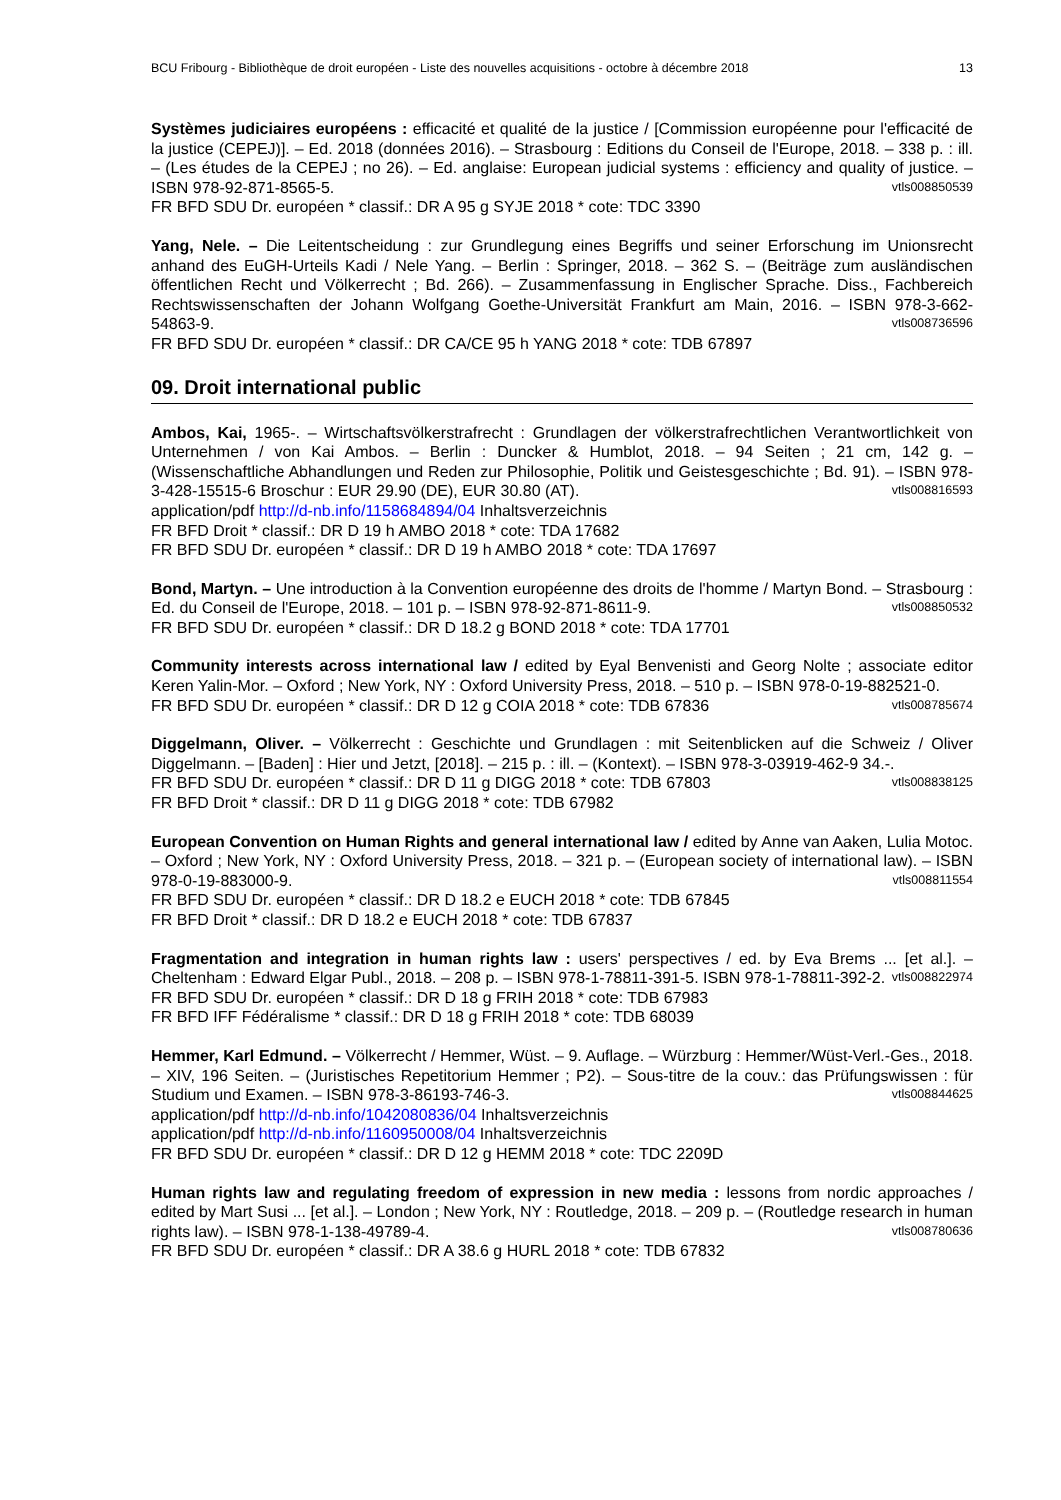BCU Fribourg - Bibliothèque de droit européen - Liste des nouvelles acquisitions - octobre à décembre 2018 13
Systèmes judiciaires européens : efficacité et qualité de la justice / [Commission européenne pour l'efficacité de la justice (CEPEJ)]. – Ed. 2018 (données 2016). – Strasbourg : Editions du Conseil de l'Europe, 2018. – 338 p. : ill. – (Les études de la CEPEJ ; no 26). – Ed. anglaise: European judicial systems : efficiency and quality of justice. – ISBN 978-92-871-8565-5. vtls008850539
FR BFD SDU Dr. européen * classif.: DR A 95 g SYJE 2018 * cote: TDC 3390
Yang, Nele. – Die Leitentscheidung : zur Grundlegung eines Begriffs und seiner Erforschung im Unionsrecht anhand des EuGH-Urteils Kadi / Nele Yang. – Berlin : Springer, 2018. – 362 S. – (Beiträge zum ausländischen öffentlichen Recht und Völkerrecht ; Bd. 266). – Zusammenfassung in Englischer Sprache. Diss., Fachbereich Rechtswissenschaften der Johann Wolfgang Goethe-Universität Frankfurt am Main, 2016. – ISBN 978-3-662-54863-9. vtls008736596
FR BFD SDU Dr. européen * classif.: DR CA/CE 95 h YANG 2018 * cote: TDB 67897
09. Droit international public
Ambos, Kai, 1965-. – Wirtschaftsvölkerstrafrecht : Grundlagen der völkerstrafrechtlichen Verantwortlichkeit von Unternehmen / von Kai Ambos. – Berlin : Duncker & Humblot, 2018. – 94 Seiten ; 21 cm, 142 g. – (Wissenschaftliche Abhandlungen und Reden zur Philosophie, Politik und Geistesgeschichte ; Bd. 91). – ISBN 978-3-428-15515-6 Broschur : EUR 29.90 (DE), EUR 30.80 (AT). vtls008816593
application/pdf http://d-nb.info/1158684894/04 Inhaltsverzeichnis
FR BFD Droit * classif.: DR D 19 h AMBO 2018 * cote: TDA 17682
FR BFD SDU Dr. européen * classif.: DR D 19 h AMBO 2018 * cote: TDA 17697
Bond, Martyn. – Une introduction à la Convention européenne des droits de l'homme / Martyn Bond. – Strasbourg : Ed. du Conseil de l'Europe, 2018. – 101 p. – ISBN 978-92-871-8611-9. vtls008850532
FR BFD SDU Dr. européen * classif.: DR D 18.2 g BOND 2018 * cote: TDA 17701
Community interests across international law / edited by Eyal Benvenisti and Georg Nolte ; associate editor Keren Yalin-Mor. – Oxford ; New York, NY : Oxford University Press, 2018. – 510 p. – ISBN 978-0-19-882521-0. vtls008785674
FR BFD SDU Dr. européen * classif.: DR D 12 g COIA 2018 * cote: TDB 67836
Diggelmann, Oliver. – Völkerrecht : Geschichte und Grundlagen : mit Seitenblicken auf die Schweiz / Oliver Diggelmann. – [Baden] : Hier und Jetzt, [2018]. – 215 p. : ill. – (Kontext). – ISBN 978-3-03919-462-9 34.-. vtls008838125
FR BFD SDU Dr. européen * classif.: DR D 11 g DIGG 2018 * cote: TDB 67803
FR BFD Droit * classif.: DR D 11 g DIGG 2018 * cote: TDB 67982
European Convention on Human Rights and general international law / edited by Anne van Aaken, Lulia Motoc. – Oxford ; New York, NY : Oxford University Press, 2018. – 321 p. – (European society of international law). – ISBN 978-0-19-883000-9. vtls008811554
FR BFD SDU Dr. européen * classif.: DR D 18.2 e EUCH 2018 * cote: TDB 67845
FR BFD Droit * classif.: DR D 18.2 e EUCH 2018 * cote: TDB 67837
Fragmentation and integration in human rights law : users' perspectives / ed. by Eva Brems ... [et al.]. – Cheltenham : Edward Elgar Publ., 2018. – 208 p. – ISBN 978-1-78811-391-5. ISBN 978-1-78811-392-2. vtls008822974
FR BFD SDU Dr. européen * classif.: DR D 18 g FRIH 2018 * cote: TDB 67983
FR BFD IFF Fédéralisme * classif.: DR D 18 g FRIH 2018 * cote: TDB 68039
Hemmer, Karl Edmund. – Völkerrecht / Hemmer, Wüst. – 9. Auflage. – Würzburg : Hemmer/Wüst-Verl.-Ges., 2018. – XIV, 196 Seiten. – (Juristisches Repetitorium Hemmer ; P2). – Sous-titre de la couv.: das Prüfungswissen : für Studium und Examen. – ISBN 978-3-86193-746-3. vtls008844625
application/pdf http://d-nb.info/1042080836/04 Inhaltsverzeichnis
application/pdf http://d-nb.info/1160950008/04 Inhaltsverzeichnis
FR BFD SDU Dr. européen * classif.: DR D 12 g HEMM 2018 * cote: TDC 2209D
Human rights law and regulating freedom of expression in new media : lessons from nordic approaches / edited by Mart Susi ... [et al.]. – London ; New York, NY : Routledge, 2018. – 209 p. – (Routledge research in human rights law). – ISBN 978-1-138-49789-4. vtls008780636
FR BFD SDU Dr. européen * classif.: DR A 38.6 g HURL 2018 * cote: TDB 67832